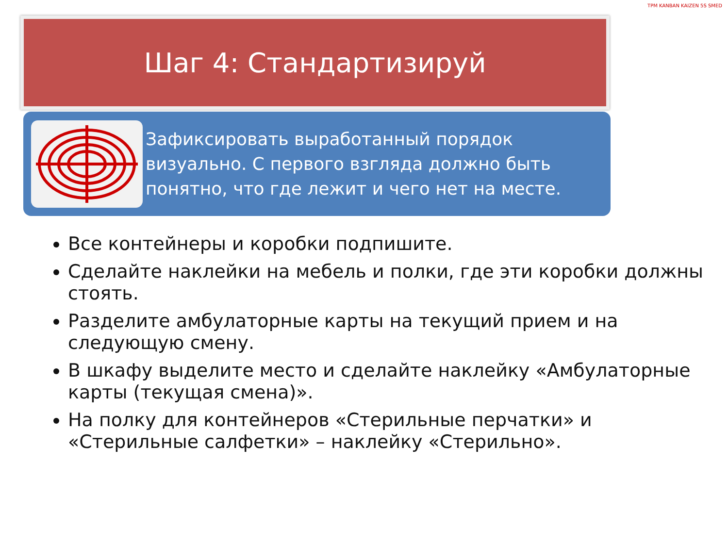Шаг 4: Стандартизируй
Зафиксировать выработанный порядок визуально. С первого взгляда должно быть понятно, что где лежит и чего нет на месте.
TPM KANBAN KAIZEN 5S SMED
Все контейнеры и коробки подпишите.
Сделайте наклейки на мебель и полки, где эти коробки должны стоять.
Разделите амбулаторные карты на текущий прием и на следующую смену.
В шкафу выделите место и сделайте наклейку «Амбулаторные карты (текущая смена)».
На полку для контейнеров «Стерильные перчатки» и «Стерильные салфетки» – наклейку «Стерильно».